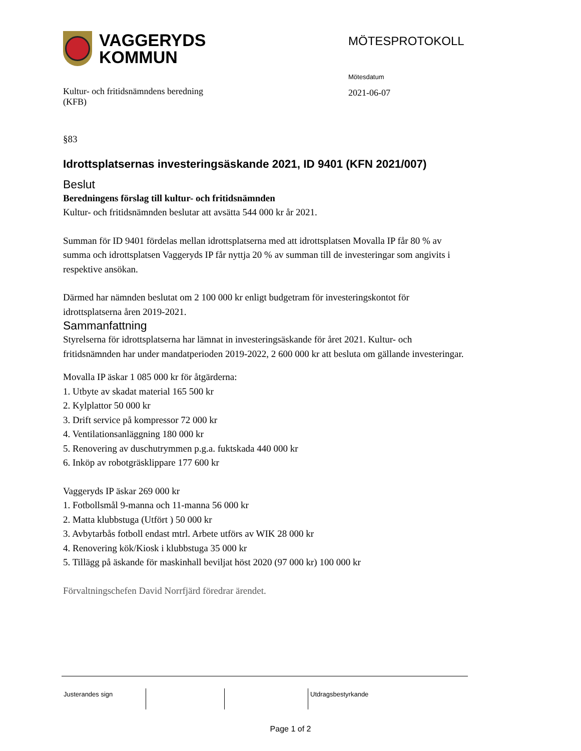VAGGERYDS
KOMMUN
MÖTESPROTOKOLL
Kultur- och fritidsnämndens beredning
(KFB)
Mötesdatum
2021-06-07
§83
Idrottsplatsernas investeringsäskande 2021, ID 9401 (KFN 2021/007)
Beslut
Beredningens förslag till kultur- och fritidsnämnden
Kultur- och fritidsnämnden beslutar att avsätta 544 000 kr år 2021.
Summan för ID 9401 fördelas mellan idrottsplatserna med att idrottsplatsen Movalla IP får 80 % av summa och idrottsplatsen Vaggeryds IP får nyttja 20 % av summan till de investeringar som angivits i respektive ansökan.
Därmed har nämnden beslutat om 2 100 000 kr enligt budgetram för investeringskontot för idrottsplatserna åren 2019-2021.
Sammanfattning
Styrelserna för idrottsplatserna har lämnat in investeringsäskande för året 2021. Kultur- och fritidsnämnden har under mandatperioden 2019-2022, 2 600 000 kr att besluta om gällande investeringar.
Movalla IP äskar 1 085 000 kr för åtgärderna:
1. Utbyte av skadat material 165 500 kr
2. Kylplattor 50 000 kr
3. Drift service på kompressor 72 000 kr
4. Ventilationsanläggning 180 000 kr
5. Renovering av duschutrymmen p.g.a. fuktskada 440 000 kr
6. Inköp av robotgräsklippare 177 600 kr
Vaggeryds IP äskar 269 000 kr
1. Fotbollsmål 9-manna och 11-manna 56 000 kr
2. Matta klubbstuga (Utfört ) 50 000 kr
3. Avbytarbås fotboll endast mtrl. Arbete utförs av WIK 28 000 kr
4. Renovering kök/Kiosk i klubbstuga 35 000 kr
5. Tillägg på äskande för maskinhall beviljat höst 2020 (97 000 kr) 100 000 kr
Förvaltningschefen David Norrfjärd föredrar ärendet.
Justerandes sign Utdragsbestyrkande
Page 1 of 2